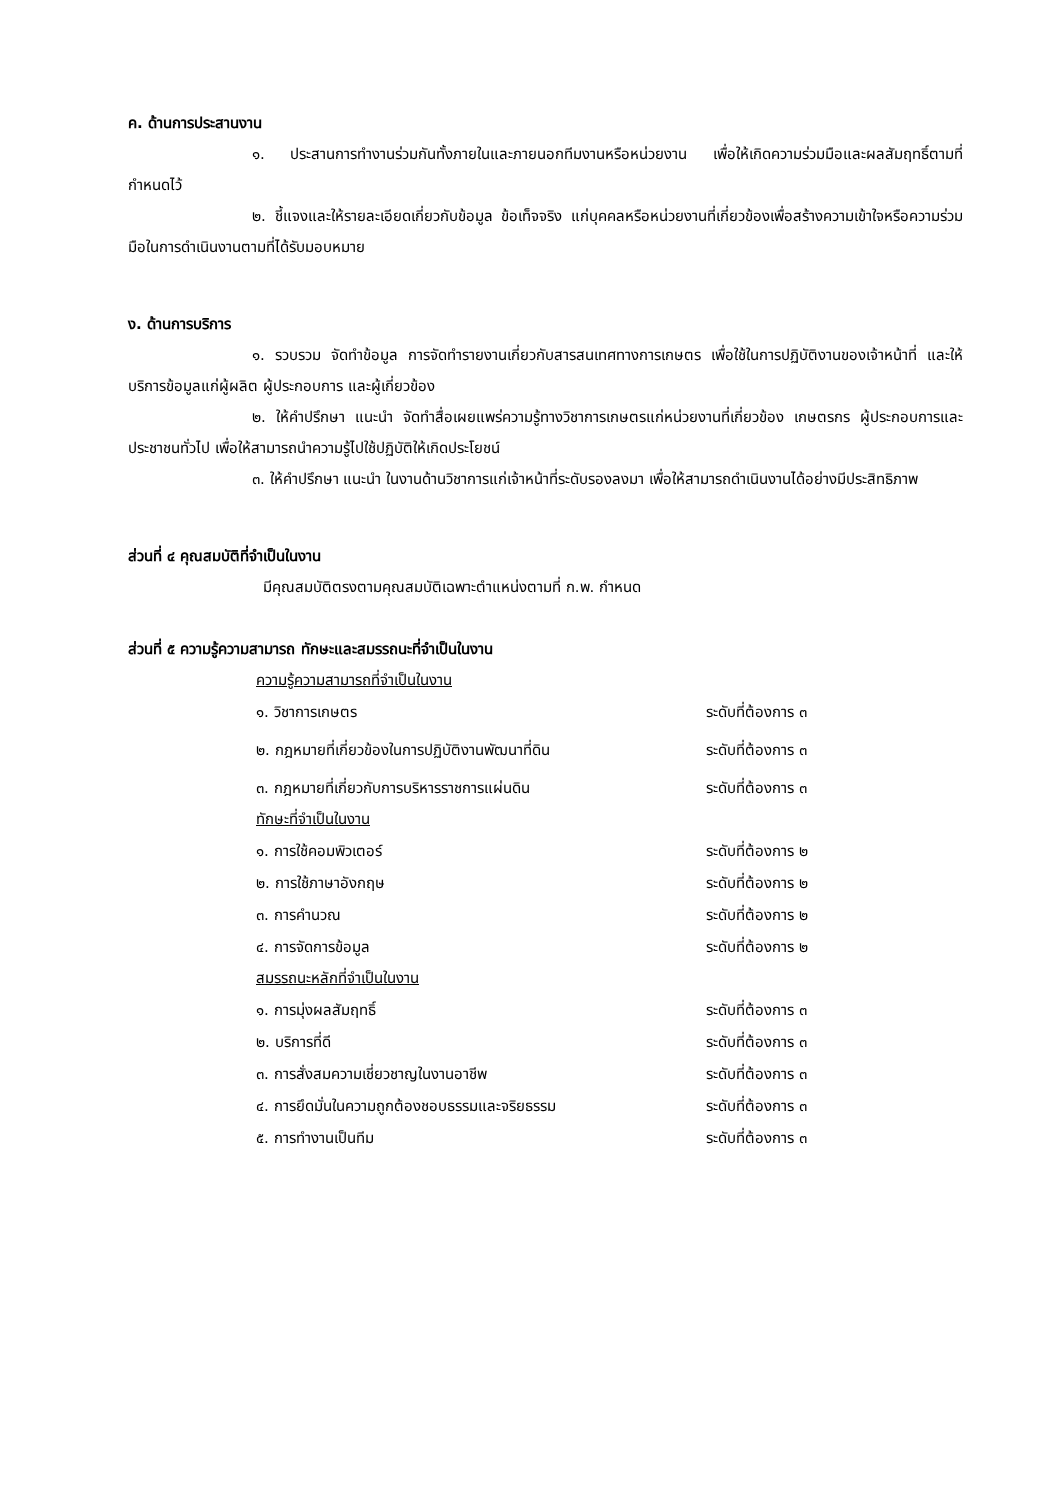ค. ด้านการประสานงาน
๑. ประสานการทำงานร่วมกันทั้งภายในและภายนอกทีมงานหรือหน่วยงาน เพื่อให้เกิดความร่วมมือและผลสัมฤทธิ์ตามที่กำหนดไว้
๒. ชี้แจงและให้รายละเอียดเกี่ยวกับข้อมูล ข้อเท็จจริง แก่บุคคลหรือหน่วยงานที่เกี่ยวข้องเพื่อสร้างความเข้าใจหรือความร่วมมือในการดำเนินงานตามที่ได้รับมอบหมาย
ง. ด้านการบริการ
๑. รวบรวม จัดทำข้อมูล การจัดทำรายงานเกี่ยวกับสารสนเทศทางการเกษตร เพื่อใช้ในการปฏิบัติงานของเจ้าหน้าที่ และให้บริการข้อมูลแก่ผู้ผลิต ผู้ประกอบการ และผู้เกี่ยวข้อง
๒. ให้คำปรึกษา แนะนำ จัดทำสื่อเผยแพร่ความรู้ทางวิชาการเกษตรแก่หน่วยงานที่เกี่ยวข้อง เกษตรกร ผู้ประกอบการและประชาชนทั่วไป เพื่อให้สามารถนำความรู้ไปใช้ปฏิบัติให้เกิดประโยชน์
๓. ให้คำปรึกษา แนะนำ ในงานด้านวิชาการแก่เจ้าหน้าที่ระดับรองลงมา เพื่อให้สามารถดำเนินงานได้อย่างมีประสิทธิภาพ
ส่วนที่ ๔ คุณสมบัติที่จำเป็นในงาน
มีคุณสมบัติตรงตามคุณสมบัติเฉพาะตำแหน่งตามที่ ก.พ. กำหนด
ส่วนที่ ๕ ความรู้ความสามารถ ทักษะและสมรรถนะที่จำเป็นในงาน
ความรู้ความสามารถที่จำเป็นในงาน
| ๑. วิชาการเกษตร | ระดับที่ต้องการ ๓ |
| ๒. กฎหมายที่เกี่ยวข้องในการปฏิบัติงานพัฒนาที่ดิน | ระดับที่ต้องการ ๓ |
| ๓. กฎหมายที่เกี่ยวกับการบริหารราชการแผ่นดิน | ระดับที่ต้องการ ๓ |
ทักษะที่จำเป็นในงาน
| ๑. การใช้คอมพิวเตอร์ | ระดับที่ต้องการ ๒ |
| ๒. การใช้ภาษาอังกฤษ | ระดับที่ต้องการ ๒ |
| ๓. การคำนวณ | ระดับที่ต้องการ ๒ |
| ๔. การจัดการข้อมูล | ระดับที่ต้องการ ๒ |
สมรรถนะหลักที่จำเป็นในงาน
| ๑. การมุ่งผลสัมฤทธิ์ | ระดับที่ต้องการ ๓ |
| ๒. บริการที่ดี | ระดับที่ต้องการ ๓ |
| ๓. การสั่งสมความเชี่ยวชาญในงานอาชีพ | ระดับที่ต้องการ ๓ |
| ๔. การยึดมั่นในความถูกต้องชอบธรรมและจริยธรรม | ระดับที่ต้องการ ๓ |
| ๕. การทำงานเป็นทีม | ระดับที่ต้องการ ๓ |